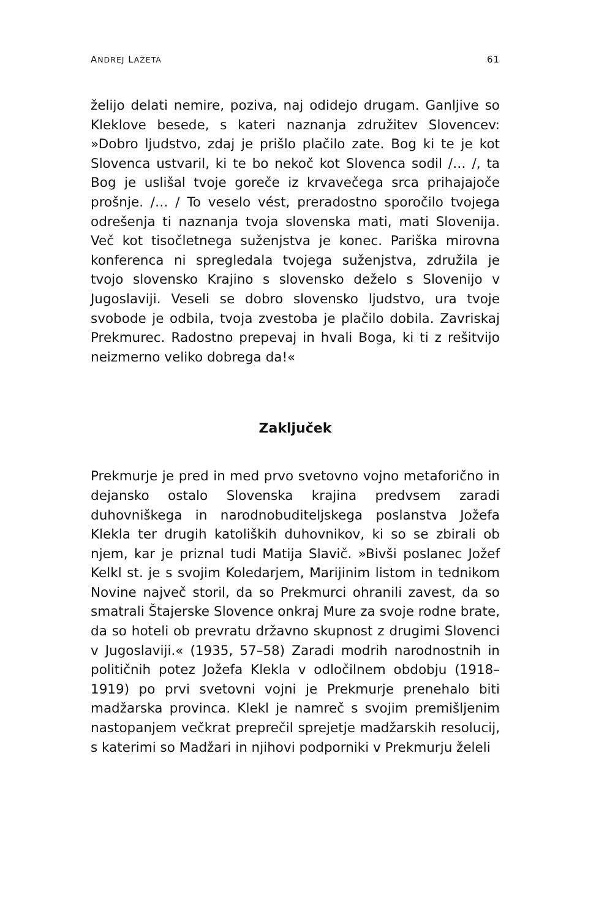ANDREJ LAŽETA 61
želijo delati nemire, poziva, naj odidejo drugam. Ganljive so Kleklove besede, s kateri naznanja združitev Slovencev: »Dobro ljudstvo, zdaj je prišlo plačilo zate. Bog ki te je kot Slovenca ustvaril, ki te bo nekoč kot Slovenca sodil /… /, ta Bog je uslišal tvoje goreče iz krvavečega srca prihajajoče prošnje. /… / To veselo vést, preradostno sporočilo tvojega odrešenja ti naznanja tvoja slovenska mati, mati Slovenija. Več kot tisočletnega suženjstva je konec. Pariška mirovna konferenca ni spregledala tvojega suženjstva, združila je tvojo slovensko Krajino s slovensko deželo s Slovenijo v Jugoslaviji. Veseli se dobro slovensko ljudstvo, ura tvoje svobode je odbila, tvoja zvestoba je plačilo dobila. Zavriskaj Prekmurec. Radostno prepevaj in hvali Boga, ki ti z rešitvijo neizmerno veliko dobrega da!«
Zaključek
Prekmurje je pred in med prvo svetovno vojno metaforično in dejansko ostalo Slovenska krajina predvsem zaradi duhovniškega in narodnobuditeljskega poslanstva Jožefa Klekla ter drugih katoliških duhovnikov, ki so se zbirali ob njem, kar je priznal tudi Matija Slavič. »Bivši poslanec Jožef Kelkl st. je s svojim Koledarjem, Marijinim listom in tednikom Novine največ storil, da so Prekmurci ohranili zavest, da so smatrali Štajerske Slovence onkraj Mure za svoje rodne brate, da so hoteli ob prevratu državno skupnost z drugimi Slovenci v Jugoslaviji.« (1935, 57–58) Zaradi modrih narodnostnih in političnih potez Jožefa Klekla v odločilnem obdobju (1918–1919) po prvi svetovni vojni je Prekmurje prenehalo biti madžarska provinca. Klekl je namreč s svojim premišljenim nastopanjem večkrat preprečil sprejetje madžarskih resolucij, s katerimi so Madžari in njihovi podporniki v Prekmurju želeli